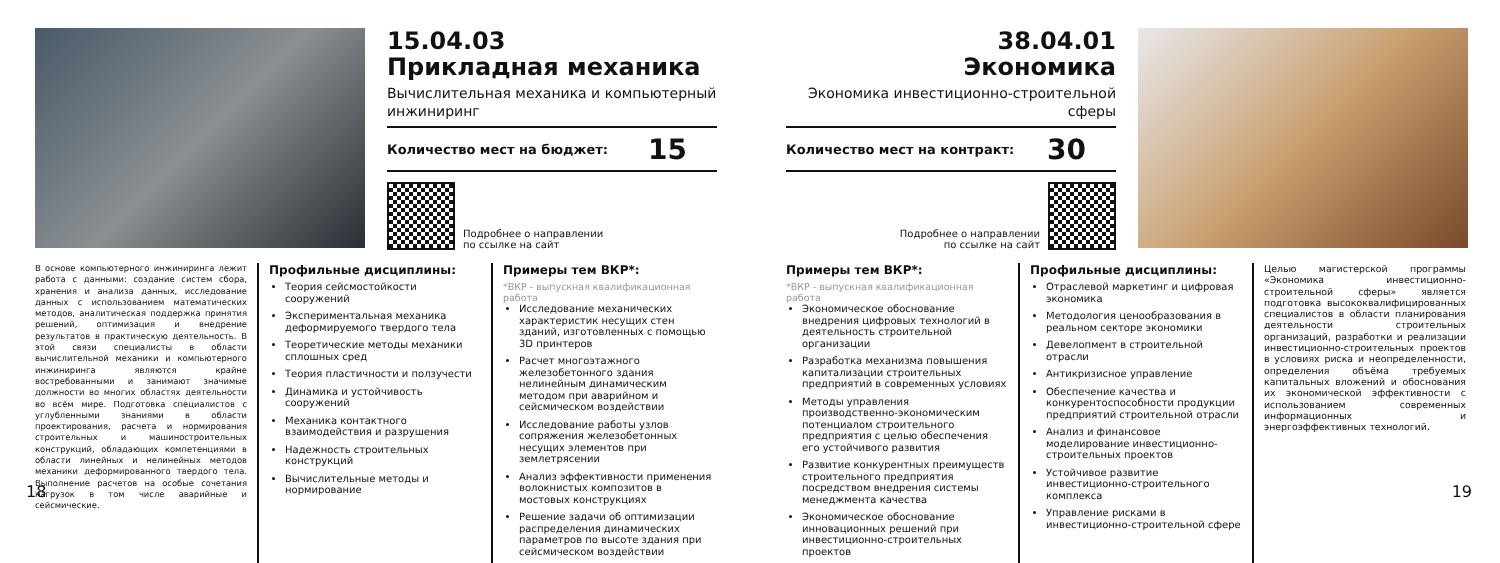15.04.03
Прикладная механика
Вычислительная механика и компьютерный инжиниринг
Количество мест на бюджет: 15
Подробнее о направлении
по ссылке на сайт
В основе компьютерного инжиниринга лежит работа с данными: создание систем сбора, хранения и анализа данных, исследование данных с использованием математических методов, аналитическая поддержка принятия решений, оптимизация и внедрение результатов в практическую деятельность. В этой связи специалисты в области вычислительной механики и компьютерного инжиниринга являются крайне востребованными и занимают значимые должности во многих областях деятельности во всём мире. Подготовка специалистов с углубленными знаниями в области проектирования, расчета и нормирования строительных и машиностроительных конструкций, обладающих компетенциями в области линейных и нелинейных методов механики деформированного твердого тела. Выполнение расчетов на особые сочетания нагрузок в том числе аварийные и сейсмические.
Профильные дисциплины:
Теория сейсмостойкости сооружений
Экспериментальная механика деформируемого твердого тела
Теоретические методы механики сплошных сред
Теория пластичности и ползучести
Динамика и устойчивость сооружений
Механика контактного взаимодействия и разрушения
Надежность строительных конструкций
Вычислительные методы и нормирование
Примеры тем ВКР*:
*ВКР - выпускная квалификационная работа
Исследование механических характеристик несущих стен зданий, изготовленных с помощью 3D принтеров
Расчет многоэтажного железобетонного здания нелинейным динамическим методом при аварийном и сейсмическом воздействии
Исследование работы узлов сопряжения железобетонных несущих элементов при землетрясении
Анализ эффективности применения волокнистых композитов в мостовых конструкциях
Решение задачи об оптимизации распределения динамических параметров по высоте здания при сейсмическом воздействии
18
38.04.01
Экономика
Экономика инвестиционно-строительной сферы
Количество мест на контракт: 30
Подробнее о направлении
по ссылке на сайт
Примеры тем ВКР*:
*ВКР - выпускная квалификационная работа
Экономическое обоснование внедрения цифровых технологий в деятельность строительной организации
Разработка механизма повышения капитализации строительных предприятий в современных условиях
Методы управления производственно-экономическим потенциалом строительного предприятия с целью обеспечения его устойчивого развития
Развитие конкурентных преимуществ строительного предприятия посредством внедрения системы менеджмента качества
Экономическое обоснование инновационных решений при инвестиционно-строительных проектов
Профильные дисциплины:
Отраслевой маркетинг и цифровая экономика
Методология ценообразования в реальном секторе экономики
Девелопмент в строительной отрасли
Антикризисное управление
Обеспечение качества и конкурентоспособности продукции предприятий строительной отрасли
Анализ и финансовое моделирование инвестиционно-строительных проектов
Устойчивое развитие инвестиционно-строительного комплекса
Управление рисками в инвестиционно-строительной сфере
Целью магистерской программы «Экономика инвестиционно-строительной сферы» является подготовка высококвалифицированных специалистов в области планирования деятельности строительных организаций, разработки и реализации инвестиционно-строительных проектов в условиях риска и неопределенности, определения объёма требуемых капитальных вложений и обоснования их экономической эффективности с использованием современных информационных и энергоэффективных технологий.
19